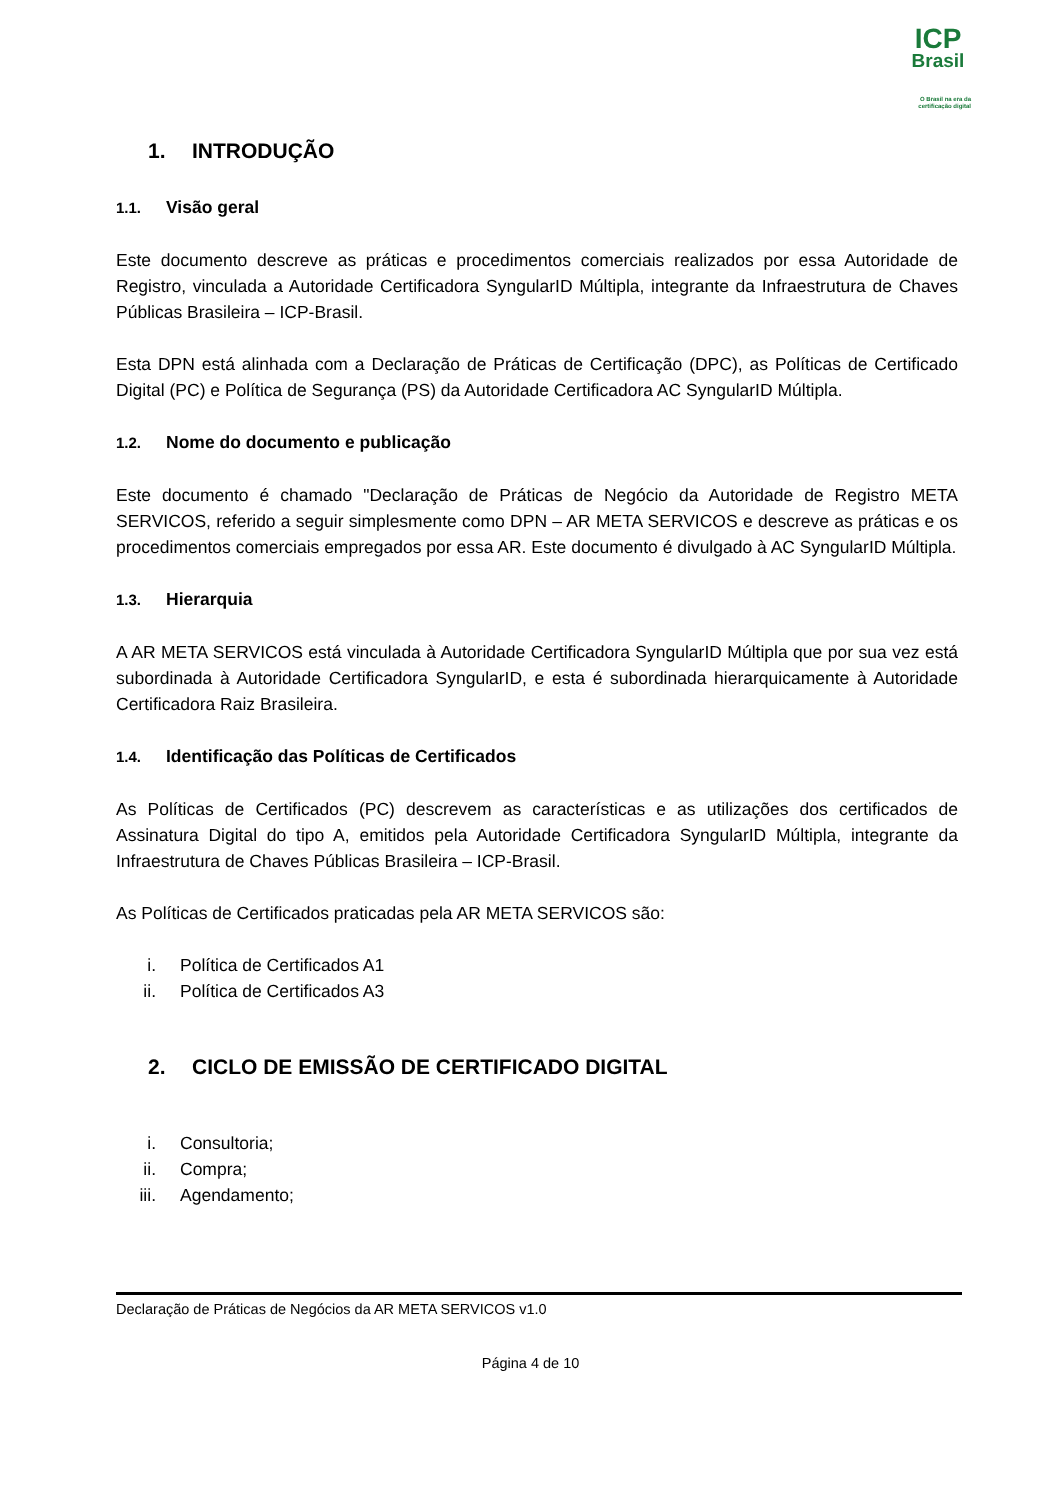ICP
Brasil
O Brasil na era da certificação digital
1. INTRODUÇÃO
1.1. Visão geral
Este documento descreve as práticas e procedimentos comerciais realizados por essa Autoridade de Registro, vinculada a Autoridade Certificadora SyngularID Múltipla, integrante da Infraestrutura de Chaves Públicas Brasileira – ICP-Brasil.
Esta DPN está alinhada com a Declaração de Práticas de Certificação (DPC), as Políticas de Certificado Digital (PC) e Política de Segurança (PS) da Autoridade Certificadora AC SyngularID Múltipla.
1.2. Nome do documento e publicação
Este documento é chamado "Declaração de Práticas de Negócio da Autoridade de Registro META SERVICOS, referido a seguir simplesmente como DPN – AR META SERVICOS e descreve as práticas e os procedimentos comerciais empregados por essa AR. Este documento é divulgado à AC SyngularID Múltipla.
1.3. Hierarquia
A AR META SERVICOS está vinculada à Autoridade Certificadora SyngularID Múltipla que por sua vez está subordinada à Autoridade Certificadora SyngularID, e esta é subordinada hierarquicamente à Autoridade Certificadora Raiz Brasileira.
1.4. Identificação das Políticas de Certificados
As Políticas de Certificados (PC) descrevem as características e as utilizações dos certificados de Assinatura Digital do tipo A, emitidos pela Autoridade Certificadora SyngularID Múltipla, integrante da Infraestrutura de Chaves Públicas Brasileira – ICP-Brasil.
As Políticas de Certificados praticadas pela AR META SERVICOS são:
i. Política de Certificados A1
ii. Política de Certificados A3
2. CICLO DE EMISSÃO DE CERTIFICADO DIGITAL
i. Consultoria;
ii. Compra;
iii. Agendamento;
Declaração de Práticas de Negócios da AR META SERVICOS v1.0
Página 4 de 10